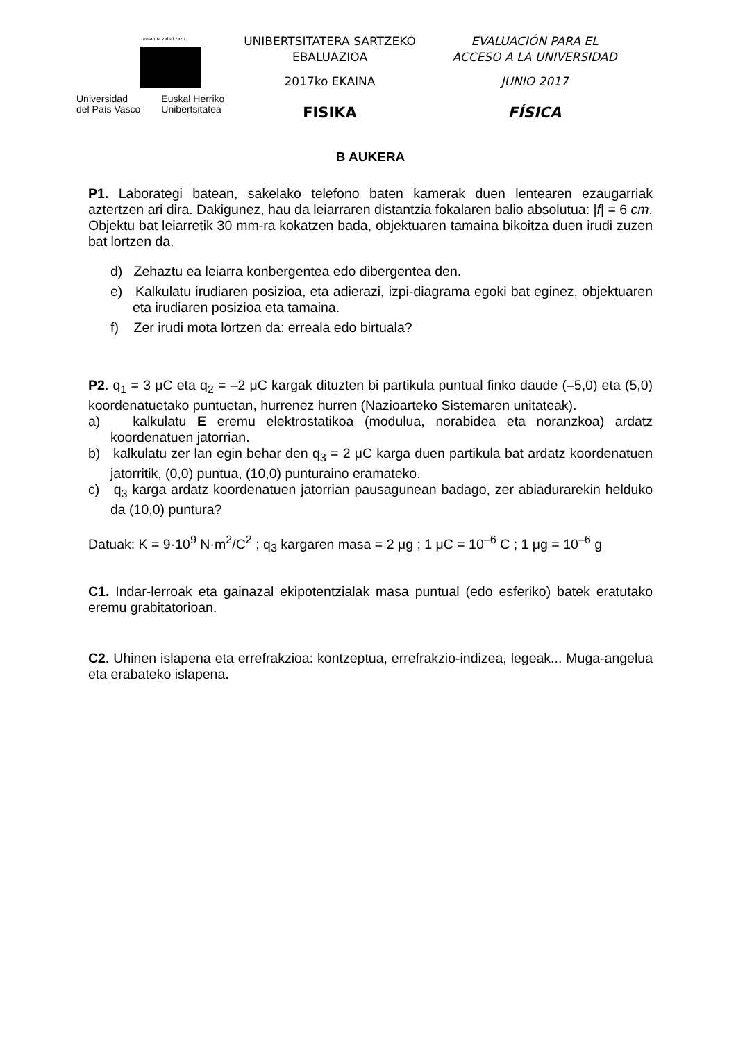eman ta zabal zazu
Universidad
del País Vasco
Euskal Herriko
Unibertsitatea
UNIBERTSITATERA SARTZEKO
EBALUAZIOA
2017ko EKAINA
FISIKA
EVALUACIÓN PARA EL
ACCESO A LA UNIVERSIDAD
JUNIO 2017
FÍSICA
B AUKERA
P1. Laborategi batean, sakelako telefono baten kamerak duen lentearen ezaugarriak aztertzen ari dira. Dakigunez, hau da leiarraren distantzia fokalaren balio absolutua: |f| = 6 cm. Objektu bat leiarretik 30 mm-ra kokatzen bada, objektuaren tamaina bikoitza duen irudi zuzen bat lortzen da.
d) Zehaztu ea leiarra konbergentea edo dibergentea den.
e) Kalkulatu irudiaren posizioa, eta adierazi, izpi-diagrama egoki bat eginez, objektuaren eta irudiaren posizioa eta tamaina.
f) Zer irudi mota lortzen da: erreala edo birtuala?
P2. q<sub>1</sub> = 3 μC eta q<sub>2</sub> = –2 μC kargak dituzten bi partikula puntual finko daude (–5,0) eta (5,0) koordenatuetako puntuetan, hurrenez hurren (Nazioarteko Sistemaren unitateak).
a) kalkulatu E eremu elektrostatikoa (modulua, norabidea eta noranzkoa) ardatz koordenatuen jatorrian.
b) kalkulatu zer lan egin behar den q<sub>3</sub> = 2 μC karga duen partikula bat ardatz koordenatuen jatorritik, (0,0) puntua, (10,0) punturaino eramateko.
c) q<sub>3</sub> karga ardatz koordenatuen jatorrian pausagunean badago, zer abiadurarekin helduko da (10,0) puntura?
Datuak: K = 9·10<sup>9</sup> N·m<sup>2</sup>/C<sup>2</sup> ; q<sub>3</sub> kargaren masa = 2 μg ; 1 μC = 10<sup>–6</sup> C ; 1 μg = 10<sup>–6</sup> g
C1. Indar-lerroak eta gainazal ekipotentzialak masa puntual (edo esferiko) batek eratutako eremu grabitatorioan.
C2. Uhinen islapena eta errefrakzioa: kontzeptua, errefrakzio-indizea, legeak... Muga-angelua eta erabateko islapena.